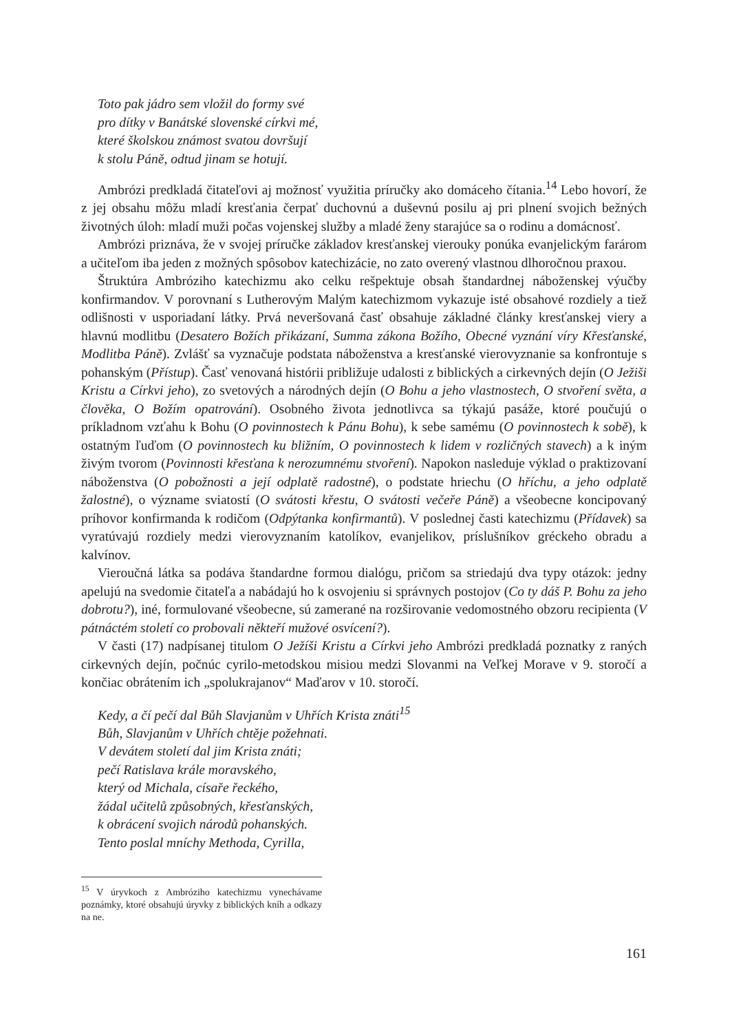Toto pak jádro sem vložil do formy své
pro dítky v Banátské slovenské církvi mé,
které školskou známost svatou dovršují
k stolu Páně, odtud jinam se hotují.
Ambrózi predkladá čitateľovi aj možnosť využitia príručky ako domáceho čítania.<sup>14</sup> Lebo hovorí, že z jej obsahu môžu mladí kresťania čerpať duchovnú a duševnú posilu aj pri plnení svojich bežných životných úloh: mladí muži počas vojenskej služby a mladé ženy starajúce sa o rodinu a domácnosť.
Ambrózi priznáva, že v svojej príručke základov kresťanskej vierouky ponúka evanjelickým farárom a učiteľom iba jeden z možných spôsobov katechizácie, no zato overený vlastnou dlhoročnou praxou.
Štruktúra Ambróziho katechizmu ako celku rešpektuje obsah štandardnej náboženskej výučby konfirmandov. V porovnaní s Lutherovým Malým katechizmom vykazuje isté obsahové rozdiely a tiež odlišnosti v usporiadaní látky. Prvá neveršovaná časť obsahuje základné články kresťanskej viery a hlavnú modlitbu (Desatero Božích přikázaní, Summa zákona Božího, Obecné vyznání víry Křesťanské, Modlitba Páně). Zvlášť sa vyznačuje podstata náboženstva a kresťanské vierovyznanie sa konfrontuje s pohanským (Přístup). Časť venovaná histórii približuje udalosti z biblických a cirkevných dejín (O Ježiši Kristu a Církvi jeho), zo svetových a národných dejín (O Bohu a jeho vlastnostech, O stvoření světa, a člověka, O Božím opatrování). Osobného života jednotlivca sa týkajú pasáže, ktoré poučujú o príkladnom vzťahu k Bohu (O povinnostech k Pánu Bohu), k sebe samému (O povinnostech k sobě), k ostatným ľuďom (O povinnostech ku bližním, O povinnostech k lidem v rozličných stavech) a k iným živým tvorom (Povinnosti křesťana k nerozumnému stvoření). Napokon nasleduje výklad o praktizovaní náboženstva (O pobožnosti a její odplatě radostné), o podstate hriechu (O hříchu, a jeho odplatě žalostné), o význame sviatostí (O svátosti křestu, O svátosti večeře Páně) a všeobecne koncipovaný príhovor konfirmanda k rodičom (Odpýtanka konfirmantů). V poslednej časti katechizmu (Přídavek) sa vyratúvajú rozdiely medzi vierovyznaním katolíkov, evanjelikov, príslušníkov gréckeho obradu a kalvínov.
Vieroučná látka sa podáva štandardne formou dialógu, pričom sa striedajú dva typy otázok: jedny apelujú na svedomie čitateľa a nabádajú ho k osvojeniu si správnych postojov (Co ty dáš P. Bohu za jeho dobrotu?), iné, formulované všeobecne, sú zamerané na rozširovanie vedomostného obzoru recipienta (V pátnáctém století co probovali někteří mužové osvícení?).
V časti (17) nadpísanej titulom O Ježíši Kristu a Církvi jeho Ambrózi predkladá poznatky z raných cirkevných dejín, počnúc cyrilo-metodskou misiou medzi Slovanmi na Veľkej Morave v 9. storočí a končiac obrátením ich „spolukrajanov“ Maďarov v 10. storočí.
Kedy, a čí pečí dal Bůh Slavjanům v Uhřích Krista znáti<sup>15</sup>
Bůh, Slavjanům v Uhřích chtěje požehnati.
V devátem století dal jim Krista znáti;
pečí Ratislava krále moravského,
který od Michala, císaře řeckého,
žádal učitelů způsobných, křesťanských,
k obrácení svojich národů pohanských.
Tento poslal mníchy Methoda, Cyrilla,
<sup>15</sup> V úryvkoch z Ambróziho katechizmu vynechávame poznámky, ktoré obsahujú úryvky z biblických kníh a odkazy na ne.
161